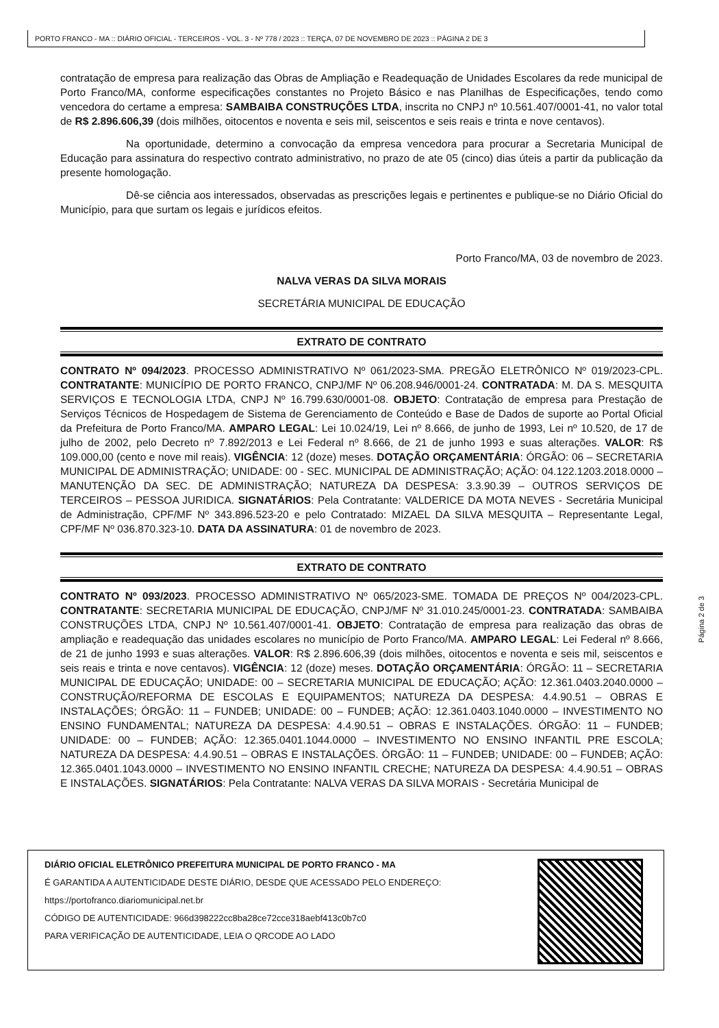PORTO FRANCO - MA :: DIÁRIO OFICIAL - TERCEIROS - VOL. 3 - Nº 778 / 2023 :: TERÇA, 07 DE NOVEMBRO DE 2023 :: PÁGINA 2 DE 3
contratação de empresa para realização das Obras de Ampliação e Readequação de Unidades Escolares da rede municipal de Porto Franco/MA, conforme especificações constantes no Projeto Básico e nas Planilhas de Especificações, tendo como vencedora do certame a empresa: SAMBAIBA CONSTRUÇÕES LTDA, inscrita no CNPJ nº 10.561.407/0001-41, no valor total de R$ 2.896.606,39 (dois milhões, oitocentos e noventa e seis mil, seiscentos e seis reais e trinta e nove centavos).
Na oportunidade, determino a convocação da empresa vencedora para procurar a Secretaria Municipal de Educação para assinatura do respectivo contrato administrativo, no prazo de ate 05 (cinco) dias úteis a partir da publicação da presente homologação.
Dê-se ciência aos interessados, observadas as prescrições legais e pertinentes e publique-se no Diário Oficial do Município, para que surtam os legais e jurídicos efeitos.
Porto Franco/MA, 03 de novembro de 2023.
NALVA VERAS DA SILVA MORAIS
SECRETÁRIA MUNICIPAL DE EDUCAÇÃO
EXTRATO DE CONTRATO
CONTRATO Nº 094/2023. PROCESSO ADMINISTRATIVO Nº 061/2023-SMA. PREGÃO ELETRÔNICO Nº 019/2023-CPL. CONTRATANTE: MUNICÍPIO DE PORTO FRANCO, CNPJ/MF Nº 06.208.946/0001-24. CONTRATADA: M. DA S. MESQUITA SERVIÇOS E TECNOLOGIA LTDA, CNPJ Nº 16.799.630/0001-08. OBJETO: Contratação de empresa para Prestação de Serviços Técnicos de Hospedagem de Sistema de Gerenciamento de Conteúdo e Base de Dados de suporte ao Portal Oficial da Prefeitura de Porto Franco/MA. AMPARO LEGAL: Lei 10.024/19, Lei nº 8.666, de junho de 1993, Lei nº 10.520, de 17 de julho de 2002, pelo Decreto nº 7.892/2013 e Lei Federal nº 8.666, de 21 de junho 1993 e suas alterações. VALOR: R$ 109.000,00 (cento e nove mil reais). VIGÊNCIA: 12 (doze) meses. DOTAÇÃO ORÇAMENTÁRIA: ÓRGÃO: 06 – SECRETARIA MUNICIPAL DE ADMINISTRAÇÃO; UNIDADE: 00 - SEC. MUNICIPAL DE ADMINISTRAÇÃO; AÇÃO: 04.122.1203.2018.0000 – MANUTENÇÃO DA SEC. DE ADMINISTRAÇÃO; NATUREZA DA DESPESA: 3.3.90.39 – OUTROS SERVIÇOS DE TERCEIROS – PESSOA JURIDICA. SIGNATÁRIOS: Pela Contratante: VALDERICE DA MOTA NEVES - Secretária Municipal de Administração, CPF/MF Nº 343.896.523-20 e pelo Contratado: MIZAEL DA SILVA MESQUITA – Representante Legal, CPF/MF Nº 036.870.323-10. DATA DA ASSINATURA: 01 de novembro de 2023.
EXTRATO DE CONTRATO
CONTRATO Nº 093/2023. PROCESSO ADMINISTRATIVO Nº 065/2023-SME. TOMADA DE PREÇOS Nº 004/2023-CPL. CONTRATANTE: SECRETARIA MUNICIPAL DE EDUCAÇÃO, CNPJ/MF Nº 31.010.245/0001-23. CONTRATADA: SAMBAIBA CONSTRUÇÕES LTDA, CNPJ Nº 10.561.407/0001-41. OBJETO: Contratação de empresa para realização das obras de ampliação e readequação das unidades escolares no município de Porto Franco/MA. AMPARO LEGAL: Lei Federal nº 8.666, de 21 de junho 1993 e suas alterações. VALOR: R$ 2.896.606,39 (dois milhões, oitocentos e noventa e seis mil, seiscentos e seis reais e trinta e nove centavos). VIGÊNCIA: 12 (doze) meses. DOTAÇÃO ORÇAMENTÁRIA: ÓRGÃO: 11 – SECRETARIA MUNICIPAL DE EDUCAÇÃO; UNIDADE: 00 – SECRETARIA MUNICIPAL DE EDUCAÇÃO; AÇÃO: 12.361.0403.2040.0000 – CONSTRUÇÃO/REFORMA DE ESCOLAS E EQUIPAMENTOS; NATUREZA DA DESPESA: 4.4.90.51 – OBRAS E INSTALAÇÕES; ÓRGÃO: 11 – FUNDEB; UNIDADE: 00 – FUNDEB; AÇÃO: 12.361.0403.1040.0000 – INVESTIMENTO NO ENSINO FUNDAMENTAL; NATUREZA DA DESPESA: 4.4.90.51 – OBRAS E INSTALAÇÕES. ÓRGÃO: 11 – FUNDEB; UNIDADE: 00 – FUNDEB; AÇÃO: 12.365.0401.1044.0000 – INVESTIMENTO NO ENSINO INFANTIL PRE ESCOLA; NATUREZA DA DESPESA: 4.4.90.51 – OBRAS E INSTALAÇÕES. ÓRGÃO: 11 – FUNDEB; UNIDADE: 00 – FUNDEB; AÇÃO: 12.365.0401.1043.0000 – INVESTIMENTO NO ENSINO INFANTIL CRECHE; NATUREZA DA DESPESA: 4.4.90.51 – OBRAS E INSTALAÇÕES. SIGNATÁRIOS: Pela Contratante: NALVA VERAS DA SILVA MORAIS - Secretária Municipal de
Página 2 de 3
DIÁRIO OFICIAL ELETRÔNICO PREFEITURA MUNICIPAL DE PORTO FRANCO - MA
É GARANTIDA A AUTENTICIDADE DESTE DIÁRIO, DESDE QUE ACESSADO PELO ENDEREÇO:
https://portofranco.diariomunicipal.net.br
CÓDIGO DE AUTENTICIDADE: 966d398222cc8ba28ce72cce318aebf413c0b7c0
PARA VERIFICAÇÃO DE AUTENTICIDADE, LEIA O QRCODE AO LADO